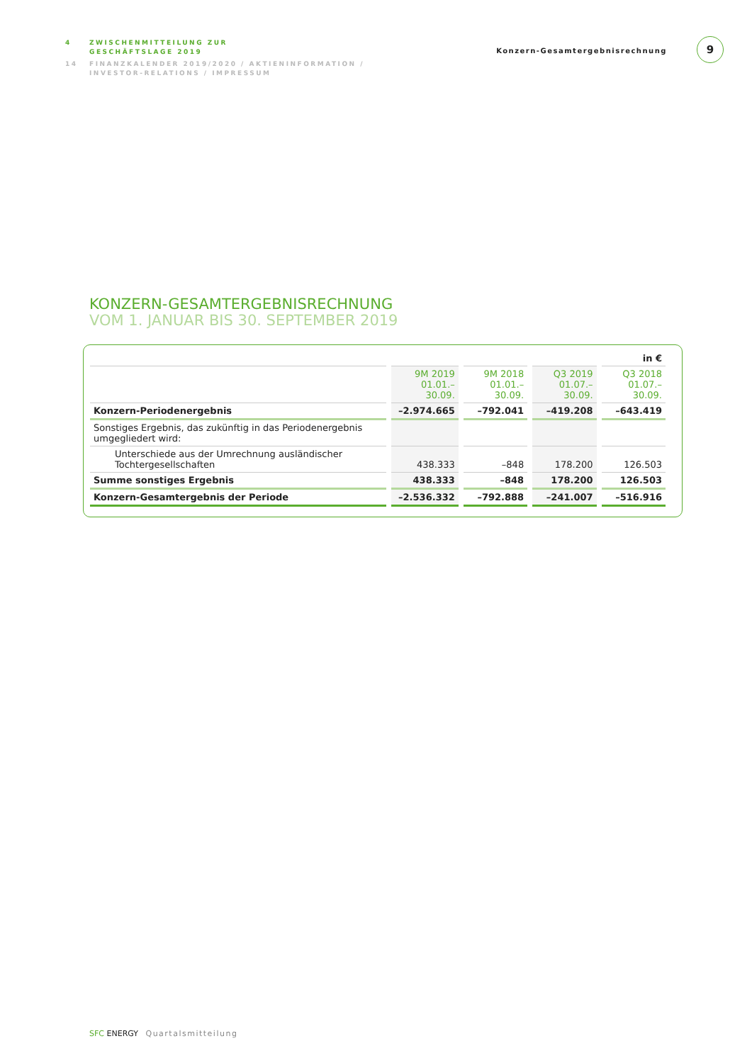4 ZWISCHENMITTEILUNG ZUR
GESCHÄFTSLAGE 2019
14 FINANZKALENDER 2019/2020 / AKTIENINFORMATION /
INVESTOR-RELATIONS / IMPRESSUM
Konzern-Gesamtergebnisrechnung
9
KONZERN-GESAMTERGEBNISRECHNUNG
VOM 1. JANUAR BIS 30. SEPTEMBER 2019
| in € | | | | |
| | 9M 2019 01.01.–30.09. | 9M 2018 01.01.–30.09. | Q3 2019 01.07.–30.09. | Q3 2018 01.07.–30.09. |
| Konzern-Periodenergebnis | –2.974.665 | –792.041 | –419.208 | –643.419 |
| Sonstiges Ergebnis, das zukünftig in das Periodenergebnis umgegliedert wird: | | | | |
| Unterschiede aus der Umrechnung ausländischer Tochtergesellschaften | 438.333 | –848 | 178.200 | 126.503 |
| Summe sonstiges Ergebnis | 438.333 | –848 | 178.200 | 126.503 |
| Konzern-Gesamtergebnis der Periode | –2.536.332 | –792.888 | –241.007 | –516.916 |
SFC ENERGY Quartalsmitteilung